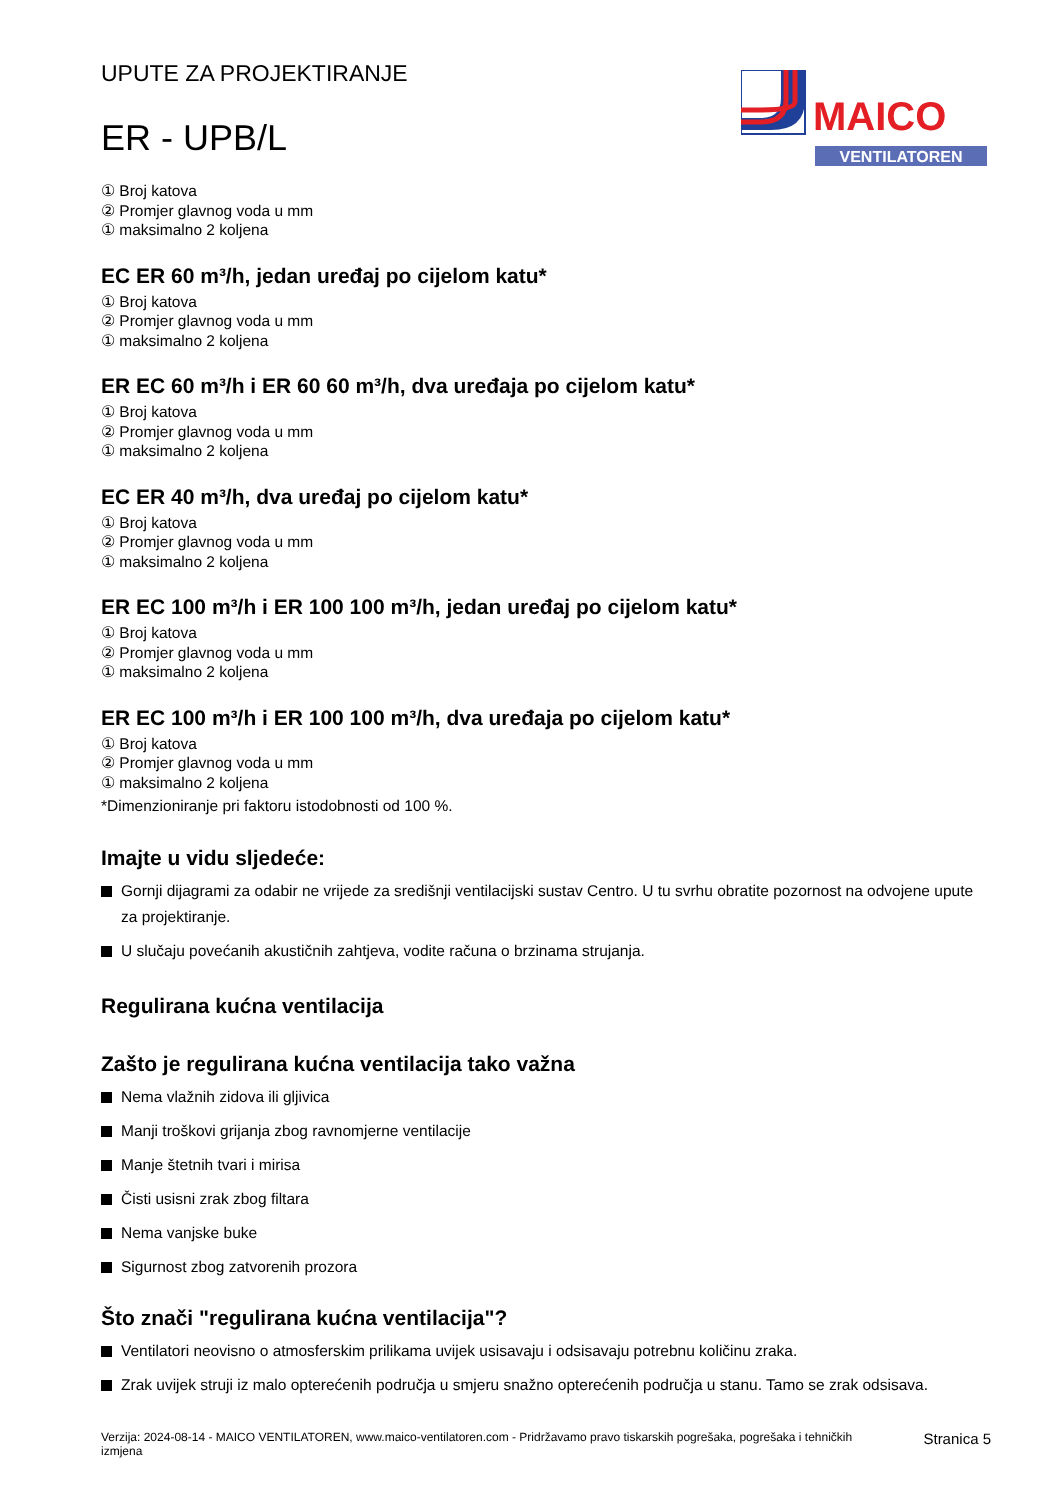UPUTE ZA PROJEKTIRANJE
ER - UPB/L
MAICO
VENTILATOREN
① Broj katova
② Promjer glavnog voda u mm
① maksimalno 2 koljena
EC ER 60 m³/h, jedan uređaj po cijelom katu*
① Broj katova
② Promjer glavnog voda u mm
① maksimalno 2 koljena
ER EC 60 m³/h i ER 60 60 m³/h, dva uređaja po cijelom katu*
① Broj katova
② Promjer glavnog voda u mm
① maksimalno 2 koljena
EC ER 40 m³/h, dva uređaj po cijelom katu*
① Broj katova
② Promjer glavnog voda u mm
① maksimalno 2 koljena
ER EC 100 m³/h i ER 100 100 m³/h, jedan uređaj po cijelom katu*
① Broj katova
② Promjer glavnog voda u mm
① maksimalno 2 koljena
ER EC 100 m³/h i ER 100 100 m³/h, dva uređaja po cijelom katu*
① Broj katova
② Promjer glavnog voda u mm
① maksimalno 2 koljena
*Dimenzioniranje pri faktoru istodobnosti od 100 %.
Imajte u vidu sljedeće:
Gornji dijagrami za odabir ne vrijede za središnji ventilacijski sustav Centro. U tu svrhu obratite pozornost na odvojene upute za projektiranje.
U slučaju povećanih akustičnih zahtjeva, vodite računa o brzinama strujanja.
Regulirana kućna ventilacija
Zašto je regulirana kućna ventilacija tako važna
Nema vlažnih zidova ili gljivica
Manji troškovi grijanja zbog ravnomjerne ventilacije
Manje štetnih tvari i mirisa
Čisti usisni zrak zbog filtara
Nema vanjske buke
Sigurnost zbog zatvorenih prozora
Što znači "regulirana kućna ventilacija"?
Ventilatori neovisno o atmosferskim prilikama uvijek usisavaju i odsisavaju potrebnu količinu zraka.
Zrak uvijek struji iz malo opterećenih područja u smjeru snažno opterećenih područja u stanu. Tamo se zrak odsisava.
Verzija: 2024-08-14 - MAICO VENTILATOREN, www.maico-ventilatoren.com - Pridržavamo pravo tiskarskih pogrešaka, pogrešaka i tehničkih izmjena
Stranica 5